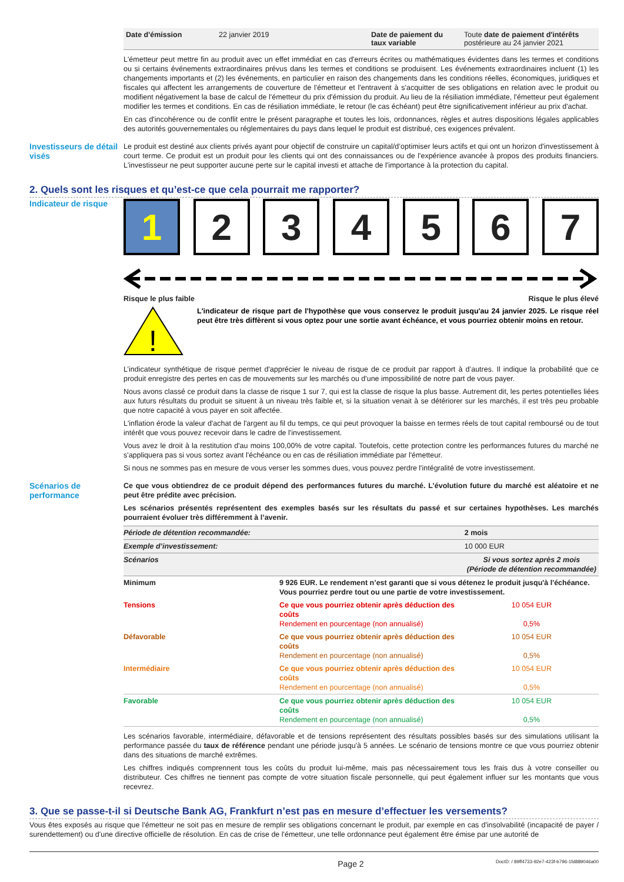| Date d'émission | 22 janvier 2019 | Date de paiement du taux variable | Toute date de paiement d'intérêts postérieure au 24 janvier 2021 |
L'émetteur peut mettre fin au produit avec un effet immédiat en cas d'erreurs écrites ou mathématiques évidentes dans les termes et conditions ou si certains événements extraordinaires prévus dans les termes et conditions se produisent. Les événements extraordinaires incluent (1) les changements importants et (2) les événements, en particulier en raison des changements dans les conditions réelles, économiques, juridiques et fiscales qui affectent les arrangements de couverture de l'émetteur et l'entravent à s'acquitter de ses obligations en relation avec le produit ou modifient négativement la base de calcul de l'émetteur du prix d'émission du produit. Au lieu de la résiliation immédiate, l'émetteur peut également modifier les termes et conditions. En cas de résiliation immédiate, le retour (le cas échéant) peut être significativement inférieur au prix d'achat.
En cas d'incohérence ou de conflit entre le présent paragraphe et toutes les lois, ordonnances, règles et autres dispositions légales applicables des autorités gouvernementales ou réglementaires du pays dans lequel le produit est distribué, ces exigences prévalent.
Investisseurs de détail visés
Le produit est destiné aux clients privés ayant pour objectif de construire un capital/d’optimiser leurs actifs et qui ont un horizon d'investissement à court terme. Ce produit est un produit pour les clients qui ont des connaissances ou de l'expérience avancée à propos des produits financiers. L'investisseur ne peut supporter aucune perte sur le capital investi et attache de l'importance à la protection du capital.
2. Quels sont les risques et qu’est-ce que cela pourrait me rapporter?
Indicateur de risque
1 2 3 4 5 6 7
Risque le plus faible Risque le plus élevé
!
L'indicateur de risque part de l'hypothèse que vous conservez le produit jusqu'au 24 janvier 2025. Le risque réel peut être très diffèrent si vous optez pour une sortie avant échéance, et vous pourriez obtenir moins en retour.
L’indicateur synthétique de risque permet d'apprécier le niveau de risque de ce produit par rapport à d’autres. Il indique la probabilité que ce produit enregistre des pertes en cas de mouvements sur les marchés ou d'une impossibilité de notre part de vous payer.
Nous avons classé ce produit dans la classe de risque 1 sur 7, qui est la classe de risque la plus basse. Autrement dit, les pertes potentielles liées aux futurs résultats du produit se situent à un niveau très faible et, si la situation venait à se détériorer sur les marchés, il est très peu probable que notre capacité à vous payer en soit affectée.
L'inflation érode la valeur d'achat de l'argent au fil du temps, ce qui peut provoquer la baisse en termes réels de tout capital remboursé ou de tout intérêt que vous pouvez recevoir dans le cadre de l'investissement.
Vous avez le droit à la restitution d'au moins 100,00% de votre capital. Toutefois, cette protection contre les performances futures du marché ne s'appliquera pas si vous sortez avant l'échéance ou en cas de résiliation immédiate par l'émetteur.
Si nous ne sommes pas en mesure de vous verser les sommes dues, vous pouvez perdre l'intégralité de votre investissement.
Scénarios de performance
Ce que vous obtiendrez de ce produit dépend des performances futures du marché. L’évolution future du marché est aléatoire et ne peut être prédite avec précision.
Les scénarios présentés représentent des exemples basés sur les résultats du passé et sur certaines hypothèses. Les marchés pourraient évoluer très différemment à l’avenir.
| Période de détention recommandée: | | 2 mois |
| Exemple d’investissement: | | 10 000 EUR |
| Scénarios | | Si vous sortez après 2 mois (Période de détention recommandée) |
| Minimum | 9 926 EUR. Le rendement n’est garanti que si vous détenez le produit jusqu'à l'échéance. Vous pourriez perdre tout ou une partie de votre investissement. | |
| Tensions | Ce que vous pourriez obtenir après déduction des coûts Rendement en pourcentage (non annualisé) | 10 054 EUR 0,5% |
| Défavorable | Ce que vous pourriez obtenir après déduction des coûts Rendement en pourcentage (non annualisé) | 10 054 EUR 0,5% |
| Intermédiaire | Ce que vous pourriez obtenir après déduction des coûts Rendement en pourcentage (non annualisé) | 10 054 EUR 0,5% |
| Favorable | Ce que vous pourriez obtenir après déduction des coûts Rendement en pourcentage (non annualisé) | 10 054 EUR 0,5% |
Les scénarios favorable, intermédiaire, défavorable et de tensions représentent des résultats possibles basés sur des simulations utilisant la performance passée du taux de référence pendant une période jusqu'à 5 années. Le scénario de tensions montre ce que vous pourriez obtenir dans des situations de marché extrêmes.
Les chiffres indiqués comprennent tous les coûts du produit lui-même, mais pas nécessairement tous les frais dus à votre conseiller ou distributeur. Ces chiffres ne tiennent pas compte de votre situation fiscale personnelle, qui peut également influer sur les montants que vous recevrez.
3. Que se passe-t-il si Deutsche Bank AG, Frankfurt n’est pas en mesure d’effectuer les versements?
Vous êtes exposés au risque que l'émetteur ne soit pas en mesure de remplir ses obligations concernant le produit, par exemple en cas d'insolvabilité (incapacité de payer / surendettement) ou d'une directive officielle de résolution. En cas de crise de l'émetteur, une telle ordonnance peut également être émise par une autorité de
Page 2 DocID: / 89ff4733-92e7-423f-b796-1fd889046a00